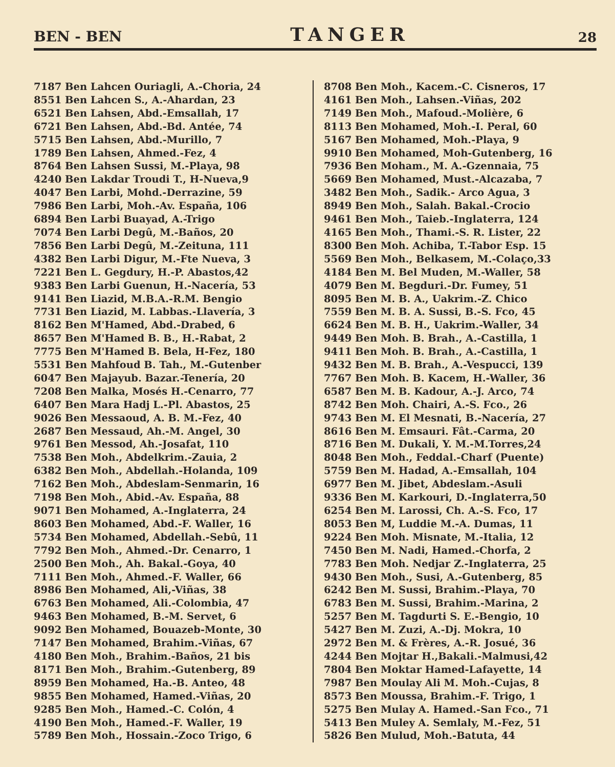BEN - BEN TANGER 28
7187 Ben Lahcen Ouriagli, A.-Choria, 24
8551 Ben Lahcen S., A.-Ahardan, 23
6521 Ben Lahsen, Abd.-Emsallah, 17
6721 Ben Lahsen, Abd.-Bd. Antée, 74
5715 Ben Lahsen, Abd.-Murillo, 7
1789 Ben Lahsen, Ahmed.-Fez, 4
8764 Ben Lahsen Sussi, M.-Playa, 98
4240 Ben Lakdar Troudi T., H-Nueva,9
4047 Ben Larbi, Mohd.-Derrazine, 59
7986 Ben Larbi, Moh.-Av. España, 106
6894 Ben Larbi Buayad, A.-Trigo
7074 Ben Larbi Degû, M.-Baños, 20
7856 Ben Larbi Degû, M.-Zeituna, 111
4382 Ben Larbi Digur, M.-Fte Nueva, 3
7221 Ben L. Gegdury, H.-P. Abastos,42
9383 Ben Larbi Guenun, H.-Nacería, 53
9141 Ben Liazid, M.B.A.-R.M. Bengio
7731 Ben Liazid, M. Labbas.-Llavería, 3
8162 Ben M'Hamed, Abd.-Drabed, 6
8657 Ben M'Hamed B. B., H.-Rabat, 2
7775 Ben M'Hamed B. Bela, H-Fez, 180
5531 Ben Mahfoud B. Tah., M.-Gutenber
6047 Ben Majayub. Bazar.-Tenería, 20
7208 Ben Malka, Mosés H.-Cenarro, 77
6407 Ben Mara Hadj L.-Pl. Abastos, 25
9026 Ben Messaoud, A. B. M.-Fez, 40
2687 Ben Messaud, Ah.-M. Angel, 30
9761 Ben Messod, Ah.-Josafat, 110
7538 Ben Moh., Abdelkrim.-Zauia, 2
6382 Ben Moh., Abdellah.-Holanda, 109
7162 Ben Moh., Abdeslam-Senmarin, 16
7198 Ben Moh., Abid.-Av. España, 88
9071 Ben Mohamed, A.-Inglaterra, 24
8603 Ben Mohamed, Abd.-F. Waller, 16
5734 Ben Mohamed, Abdellah.-Sebû, 11
7792 Ben Moh., Ahmed.-Dr. Cenarro, 1
2500 Ben Moh., Ah. Bakal.-Goya, 40
7111 Ben Moh., Ahmed.-F. Waller, 66
8986 Ben Mohamed, Ali,-Viñas, 38
6763 Ben Mohamed, Ali.-Colombia, 47
9463 Ben Mohamed, B.-M. Servet, 6
9092 Ben Mohamed, Bouazeb-Monte, 30
7147 Ben Mohamed, Brahim.-Viñas, 67
4180 Ben Moh., Brahim.-Baños, 21 bis
8171 Ben Moh., Brahim.-Gutenberg, 89
8959 Ben Mohamed, Ha.-B. Anteo, 48
9855 Ben Mohamed, Hamed.-Viñas, 20
9285 Ben Moh., Hamed.-C. Colón, 4
4190 Ben Moh., Hamed.-F. Waller, 19
5789 Ben Moh., Hossain.-Zoco Trigo, 6
8708 Ben Moh., Kacem.-C. Cisneros, 17
4161 Ben Moh., Lahsen.-Viñas, 202
7149 Ben Moh., Mafoud.-Molière, 6
8113 Ben Mohamed, Moh.-I. Peral, 60
5167 Ben Mohamed, Moh.-Playa, 9
9910 Ben Mohamed, Moh-Gutenberg, 16
7936 Ben Moham., M. A.-Gzennaia, 75
5669 Ben Mohamed, Must.-Alcazaba, 7
3482 Ben Moh., Sadik.- Arco Agua, 3
8949 Ben Moh., Salah. Bakal.-Crocio
9461 Ben Moh., Taieb.-Inglaterra, 124
4165 Ben Moh., Thami.-S. R. Lister, 22
8300 Ben Moh. Achiba, T.-Tabor Esp. 15
5569 Ben Moh., Belkasem, M.-Colaço,33
4184 Ben M. Bel Muden, M.-Waller, 58
4079 Ben M. Begduri.-Dr. Fumey, 51
8095 Ben M. B. A., Uakrim.-Z. Chico
7559 Ben M. B. A. Sussi, B.-S. Fco, 45
6624 Ben M. B. H., Uakrim.-Waller, 34
9449 Ben Moh. B. Brah., A.-Castilla, 1
9411 Ben Moh. B. Brah., A.-Castilla, 1
9432 Ben M. B. Brah., A.-Vespucci, 139
7767 Ben Moh. B. Kacem, H.-Waller, 36
6587 Ben M. B. Kadour, A.-J. Arco, 74
8742 Ben Moh. Chairi, A.-S. Fco., 26
9743 Ben M. El Mesnati, B.-Nacería, 27
8616 Ben M. Emsauri. Fât.-Carma, 20
8716 Ben M. Dukali, Y. M.-M.Torres,24
8048 Ben Moh., Feddal.-Charf (Puente)
5759 Ben M. Hadad, A.-Emsallah, 104
6977 Ben M. Jibet, Abdeslam.-Asuli
9336 Ben M. Karkouri, D.-Inglaterra,50
6254 Ben M. Larossi, Ch. A.-S. Fco, 17
8053 Ben M, Luddie M.-A. Dumas, 11
9224 Ben Moh. Misnate, M.-Italia, 12
7450 Ben M. Nadi, Hamed.-Chorfa, 2
7783 Ben Moh. Nedjar Z.-Inglaterra, 25
9430 Ben Moh., Susi, A.-Gutenberg, 85
6242 Ben M. Sussi, Brahim.-Playa, 70
6783 Ben M. Sussi, Brahim.-Marina, 2
5257 Ben M. Tagdurti S. E.-Bengio, 10
5427 Ben M. Zuzi, A.-Dj. Mokra, 10
2972 Ben M. & Frères, A.-R. Josué, 36
4244 Ben Mojtar H.,Bakali.-Malmusi,42
7804 Ben Moktar Hamed-Lafayette, 14
7987 Ben Moulay Ali M. Moh.-Cujas, 8
8573 Ben Moussa, Brahim.-F. Trigo, 1
5275 Ben Mulay A. Hamed.-San Fco., 71
5413 Ben Muley A. Semlaly, M.-Fez, 51
5826 Ben Mulud, Moh.-Batuta, 44